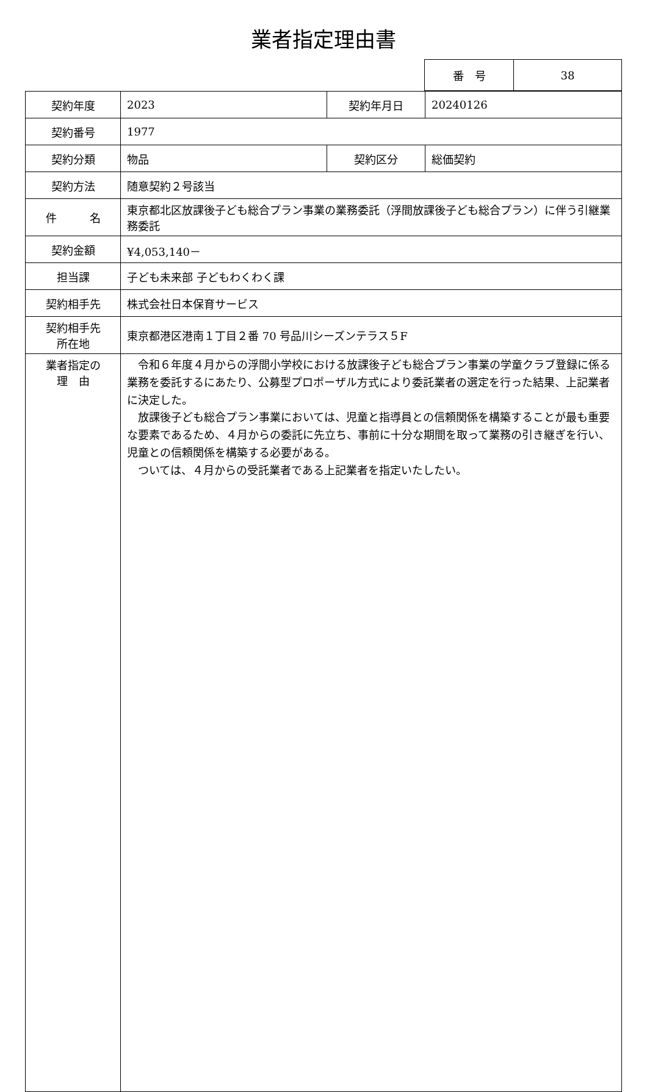業者指定理由書
| 番 号 | 38 |
| 契約年度 | 2023 | 契約年月日 | 20240126 |
| 契約番号 | 1977 | | |
| 契約分類 | 物品 | 契約区分 | 総価契約 |
| 契約方法 | 随意契約２号該当 | | |
| 件 名 | 東京都北区放課後子ども総合プラン事業の業務委託（浮間放課後子ども総合プラン）に伴う引継業務委託 | | |
| 契約金額 | ¥4,053,140－ | | |
| 担当課 | 子ども未来部 子どもわくわく課 | | |
| 契約相手先 | 株式会社日本保育サービス | | |
| 契約相手先 所在地 | 東京都港区港南１丁目２番 70 号品川シーズンテラス５F | | |
| 業者指定の 理 由 | 令和６年度４月からの浮間小学校における放課後子ども総合プラン事業の学童クラブ登録に係る業務を委託するにあたり、公募型プロポーザル方式により委託業者の選定を行った結果、上記業者に決定した。 放課後子ども総合プラン事業においては、児童と指導員との信頼関係を構築することが最も重要な要素であるため、４月からの委託に先立ち、事前に十分な期間を取って業務の引き継ぎを行い、児童との信頼関係を構築する必要がある。 ついては、４月からの受託業者である上記業者を指定いたしたい。 | | |